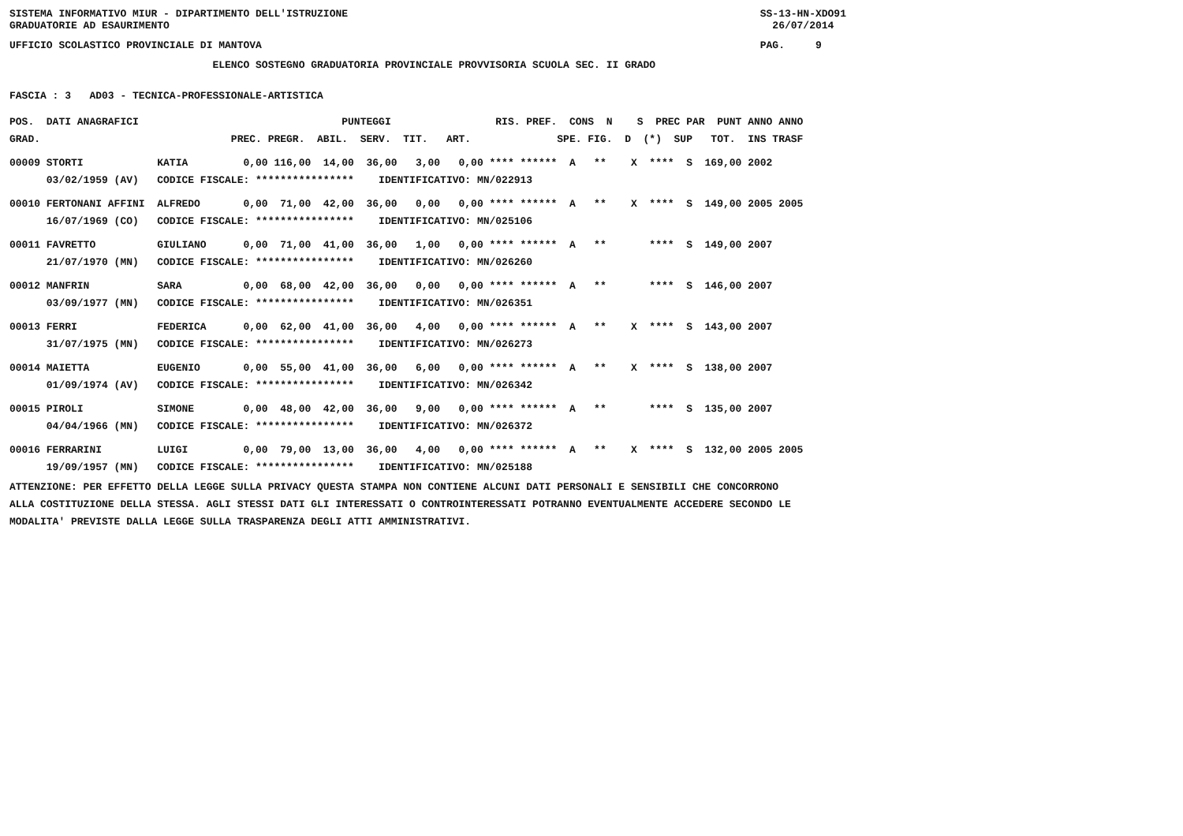SISTEMA INFORMATIVO MIUR - DIPARTIMENTO DELL'ISTRUZIONE SS-13-HN-XDO91
GRADUATORIE AD ESAURIMENTO 26/07/2014
UFFICIO SCOLASTICO PROVINCIALE DI MANTOVA PAG. 9
ELENCO SOSTEGNO GRADUATORIA PROVINCIALE PROVVISORIA SCUOLA SEC. II GRADO
FASCIA : 3 AD03 - TECNICA-PROFESSIONALE-ARTISTICA
| POS. DATI ANAGRAFICI PUNTEGGI RIS. PREF. CONS N S PREC PAR PUNT ANNO ANNO |
| --- |
| GRAD. PREC. PREGR. ABIL. SERV. TIT. ART. SPE. FIG. D (*) SUP TOT. INS TRASF |
| 00009 STORTI KATIA 0,00 116,00 14,00 36,00 3,00 0,00 **** ****** A ** X **** S 169,00 2002 |
| 03/02/1959 (AV) CODICE FISCALE: **************** IDENTIFICATIVO: MN/022913 |
| 00010 FERTONANI AFFINI ALFREDO 0,00 71,00 42,00 36,00 0,00 0,00 **** ****** A ** X **** S 149,00 2005 2005 |
| 16/07/1969 (CO) CODICE FISCALE: **************** IDENTIFICATIVO: MN/025106 |
| 00011 FAVRETTO GIULIANO 0,00 71,00 41,00 36,00 1,00 0,00 **** ****** A ** **** S 149,00 2007 |
| 21/07/1970 (MN) CODICE FISCALE: **************** IDENTIFICATIVO: MN/026260 |
| 00012 MANFRIN SARA 0,00 68,00 42,00 36,00 0,00 0,00 **** ****** A ** **** S 146,00 2007 |
| 03/09/1977 (MN) CODICE FISCALE: **************** IDENTIFICATIVO: MN/026351 |
| 00013 FERRI FEDERICA 0,00 62,00 41,00 36,00 4,00 0,00 **** ****** A ** X **** S 143,00 2007 |
| 31/07/1975 (MN) CODICE FISCALE: **************** IDENTIFICATIVO: MN/026273 |
| 00014 MAIETTA EUGENIO 0,00 55,00 41,00 36,00 6,00 0,00 **** ****** A ** X **** S 138,00 2007 |
| 01/09/1974 (AV) CODICE FISCALE: **************** IDENTIFICATIVO: MN/026342 |
| 00015 PIROLI SIMONE 0,00 48,00 42,00 36,00 9,00 0,00 **** ****** A ** **** S 135,00 2007 |
| 04/04/1966 (MN) CODICE FISCALE: **************** IDENTIFICATIVO: MN/026372 |
| 00016 FERRARINI LUIGI 0,00 79,00 13,00 36,00 4,00 0,00 **** ****** A ** X **** S 132,00 2005 2005 |
| 19/09/1957 (MN) CODICE FISCALE: **************** IDENTIFICATIVO: MN/025188 |
ATTENZIONE: PER EFFETTO DELLA LEGGE SULLA PRIVACY QUESTA STAMPA NON CONTIENE ALCUNI DATI PERSONALI E SENSIBILI CHE CONCORRONO
ALLA COSTITUZIONE DELLA STESSA. AGLI STESSI DATI GLI INTERESSATI O CONTROINTERESSATI POTRANNO EVENTUALMENTE ACCEDERE SECONDO LE
MODALITA' PREVISTE DALLA LEGGE SULLA TRASPARENZA DEGLI ATTI AMMINISTRATIVI.